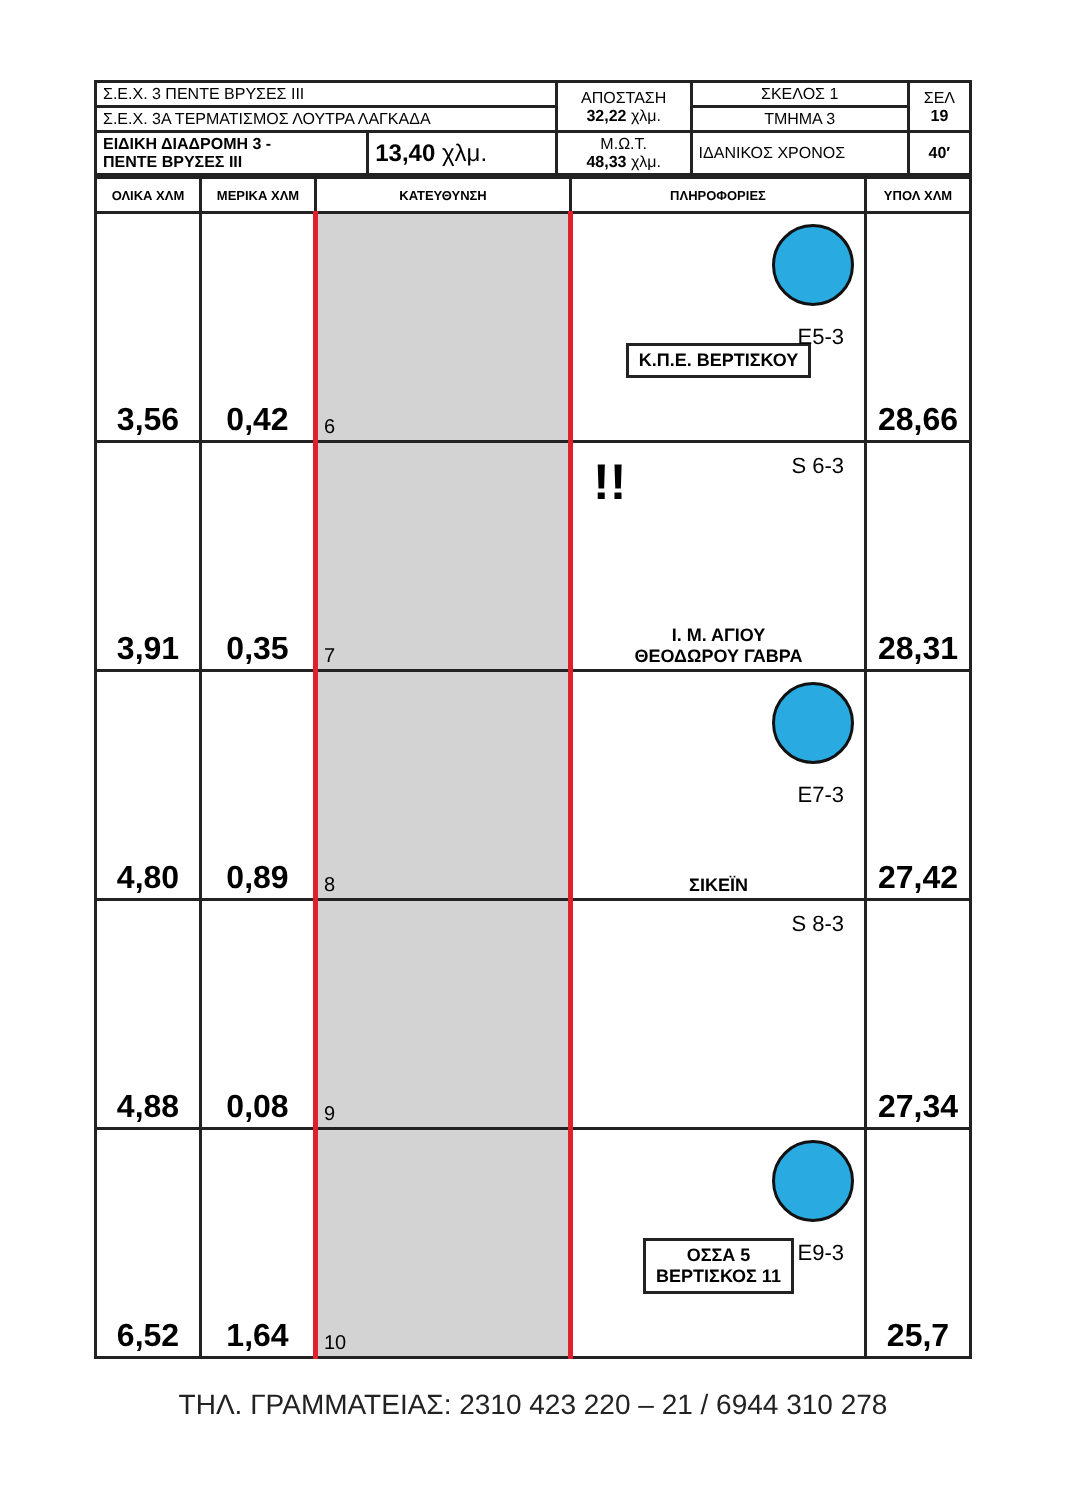| Σ.Ε.Χ. 3 ΠΕΝΤΕ ΒΡΥΣΕΣ ΙΙΙ | | ΑΠΟΣΤΑΣΗ 32,22 χλμ. | ΣΚΕΛΟΣ 1 | ΣΕΛ 19 |
| Σ.Ε.Χ. 3Α ΤΕΡΜΑΤΙΣΜΟΣ ΛΟΥΤΡΑ ΛΑΓΚΑΔΑ | | | ΤΜΗΜΑ 3 | |
| ΕΙΔΙΚΗ ΔΙΑΔΡΟΜΗ 3 - ΠΕΝΤΕ ΒΡΥΣΕΣ ΙΙΙ | 13,40 χλμ. | Μ.Ω.Τ. 48,33 χλμ. | ΙΔΑΝΙΚΟΣ ΧΡΟΝΟΣ | 40′ |
| ΟΛΙΚΑ ΧΛΜ | ΜΕΡΙΚΑ ΧΛΜ | ΚΑΤΕΥΘΥΝΣΗ | ΠΛΗΡΟΦΟΡΙΕΣ | ΥΠΟΛ ΧΛΜ |
| --- | --- | --- | --- | --- |
| 3,56 | 0,42 | 6 | E5-3 Κ.Π.Ε. ΒΕΡΤΙΣΚΟΥ | 28,66 |
| 3,91 | 0,35 | 7 | !! S 6-3 Ι. Μ. ΑΓΙΟΥ ΘΕΟΔΩΡΟΥ ΓΑΒΡΑ | 28,31 |
| 4,80 | 0,89 | 8 | E7-3 ΣΙΚΕΪΝ | 27,42 |
| 4,88 | 0,08 | 9 | S 8-3 | 27,34 |
| 6,52 | 1,64 | 10 | E9-3 ΟΣΣΑ 5 ΒΕΡΤΙΣΚΟΣ 11 | 25,7 |
ΤΗΛ. ΓΡΑΜΜΑΤΕΙΑΣ: 2310 423 220 – 21 / 6944 310 278